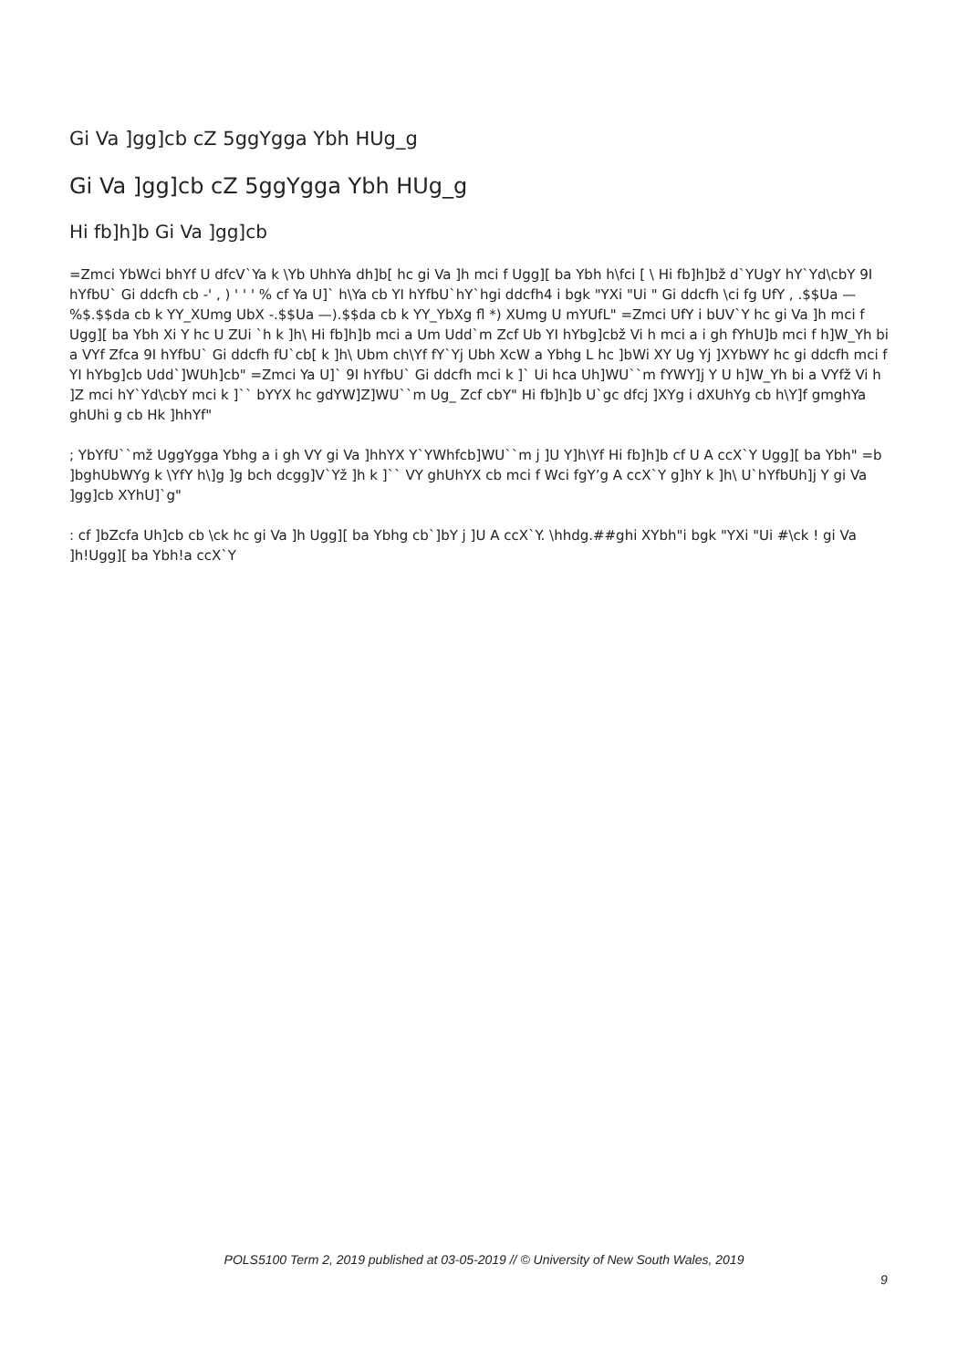Gi Va ]gg]cb cZ 5ggYgga Ybh HUg_g
Gi Va ]gg]cb cZ 5ggYgga Ybh HUg_g
Hi fb]h]b Gi Va ]gg]cb
=Zmci YbWci bhYf U dfcV`Ya k \Yb UhhYa dh]b[ hc gi Va ]h mci f Ugg][ ba Ybh h\fci [ \ Hi fb]h]bž d`YUgY hY`Yd\cbY 9I hYfbU` Gi ddcfh cb -' , ) ' ' ' % cf Ya U]` h\Ya cb YI hYfbU`hY`hgi ddcfh4 i bgk "YXi "Ui " Gi ddcfh \ci fg UfY , .$$Ua —%$.$$da cb k YY_XUmg UbX -.$$Ua —).$$da cb k YY_YbXg fl *) XUmg U mYUfL" =Zmci UfY i bUV`Y hc gi Va ]h mci f Ugg][ ba Ybh Xi Y hc U ZUi `h k ]h\ Hi fb]h]b mci a Um Udd`m Zcf Ub YI hYbg]cbž Vi h mci a i gh fYhU]b mci f h]W_Yh bi a VYf Zfca 9I hYfbU` Gi ddcfh fU`cb[ k ]h\ Ubm ch\Yf fY`Yj Ubh XcW a Ybhg L hc ]bWi XY Ug Yj ]XYbWY hc gi ddcfh mci f YI hYbg]cb Udd`]WUh]cb" =Zmci Ya U]` 9I hYfbU` Gi ddcfh mci k ]` Ui hca Uh]WU``m fYWY]j Y U h]W_Yh bi a VYfž Vi h ]Z mci hY`Yd\cbY mci k ]`` bYYX hc gdYW]Z]WU``m Ug_ Zcf cbY" Hi fb]h]b U`gc dfcj ]XYg i dXUhYg cb h\Y]f gmghYa ghUhi g cb Hk ]hhYf"
; YbYfU``mž UggYgga Ybhg a i gh VY gi Va ]hhYX Y`YWhfcb]WU``m j ]U Y]h\Yf Hi fb]h]b cf U A ccX`Y Ugg][ ba Ybh" =b ]bghUbWYg k \YfY h\]g ]g bch dcgg]V`Yž ]h k ]`` VY ghUhYX cb mci f Wci fgY’g A ccX`Y g]hY k ]h\ U`hYfbUh]j Y gi Va ]gg]cb XYhU]`g"
: cf ]bZcfa Uh]cb cb \ck hc gi Va ]h Ugg][ ba Ybhg cb`]bY j ]U A ccX`Y. \hhdg.##ghi XYbh"i bgk "YXi "Ui #\ck ! gi Va ]h!Ugg][ ba Ybh!a ccX`Y
POLS5100 Term 2, 2019 published at 03-05-2019 // © University of New South Wales, 2019
9